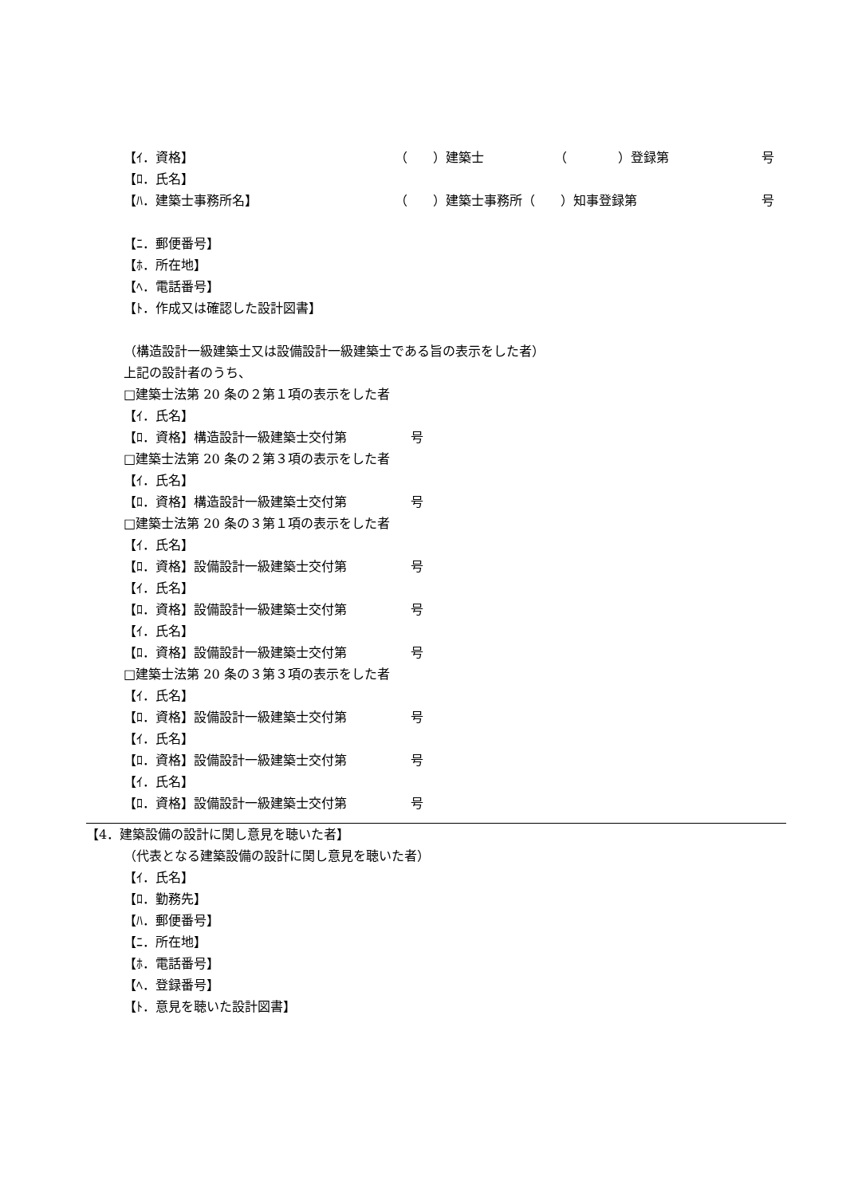【ｲ．資格】 （　　）建築士 （　　　　）登録第 号
【ﾛ．氏名】
【ﾊ．建築士事務所名】 （　　）建築士事務所（　　）知事登録第 号
【ﾆ．郵便番号】
【ﾎ．所在地】
【ﾍ．電話番号】
【ﾄ．作成又は確認した設計図書】
（構造設計一級建築士又は設備設計一級建築士である旨の表示をした者）
上記の設計者のうち、
□建築士法第 20 条の２第１項の表示をした者
【ｲ．氏名】
【ﾛ．資格】構造設計一級建築士交付第　　　　　号
□建築士法第 20 条の２第３項の表示をした者
【ｲ．氏名】
【ﾛ．資格】構造設計一級建築士交付第　　　　　号
□建築士法第 20 条の３第１項の表示をした者
【ｲ．氏名】
【ﾛ．資格】設備設計一級建築士交付第　　　　　号
【ｲ．氏名】
【ﾛ．資格】設備設計一級建築士交付第　　　　　号
【ｲ．氏名】
【ﾛ．資格】設備設計一級建築士交付第　　　　　号
□建築士法第 20 条の３第３項の表示をした者
【ｲ．氏名】
【ﾛ．資格】設備設計一級建築士交付第　　　　　号
【ｲ．氏名】
【ﾛ．資格】設備設計一級建築士交付第　　　　　号
【ｲ．氏名】
【ﾛ．資格】設備設計一級建築士交付第　　　　　号
【4．建築設備の設計に関し意見を聴いた者】
（代表となる建築設備の設計に関し意見を聴いた者）
【ｲ．氏名】
【ﾛ．勤務先】
【ﾊ．郵便番号】
【ﾆ．所在地】
【ﾎ．電話番号】
【ﾍ．登録番号】
【ﾄ．意見を聴いた設計図書】